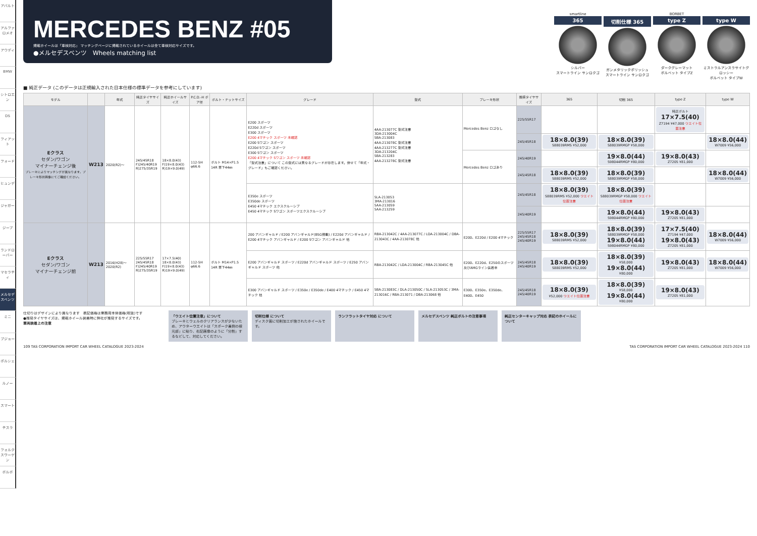アバルト
アルファロメオ
アウディ
BMW
シトロエン
DS
フィアット
フォード
ヒュンデ
ジャガー
ジープ
ランドローバー
マセラティ
メルセデスベンツ
ミニ
プジョー
ポルシェ
ルノー
スマート
テスラ
フォルクスワーゲン
ボルボ
MERCEDES BENZ #05
掲載ホイールは「車検対応」 マッチングページに掲載されているホイールは全て車検対応サイズです。
●メルセデスベンツ　Wheels matching list
smartline
365
シルバー
スマートライン サンロクゴ
切削仕様 365
ガンメタリックポリッシュ
スマートライン サンロクゴ
BORBET
type Z
ダークグレーマット
ボルベット タイプZ
type W
ミストラルアンスラサイトグロッシー
ボルベット タイプW
■ 純正データ (このデータは正規輸入された日本仕様の標準データを参考にしています)
| モデル | | 年式 | 純正タイヤサイズ | 純正ホイールサイズ | P.C.D.-H ボア径 | ボルト・ナットサイズ | グレード | 型式 | ブレーキ形状 | 推奨タイヤサイズ | 365 | 切削 365 | type Z | type W |
| --- | --- | --- | --- | --- | --- | --- | --- | --- | --- | --- | --- | --- | --- | --- |
| Eクラス セダン/ワゴン マイナーチェンジ後 ブレーキによりマッチングが異なります。ブレーキ形状画像にてご確認ください。 | W213 | 2020(R2)～ | 245/45R18 F)245/40R19 R)275/35R19 | 18×8.0(43) F)19×8.0(43) R)19×9.0(49) | 112-5H φ66.6 | ボルト M14×P1.5 14R 首下44㎜ | E200 スポーツ E220d スポーツ E300 スポーツ E200 4マチック スポーツ 未確認 E200 Sワゴン スポーツ E220d Sワゴン スポーツ E300 Sワゴン スポーツ E200 4マチック Sワゴン スポーツ 未確認 「型式注意」について この型式には異なるグレードが存在します。併せて「年式・グレード」もご確認ください。 | 4AA-213077C 型式注意 3DA-213004C 5BA-213083 4AA-213078C 型式注意 4AA-213277C 型式注意 3DA-213204C 5BA-213283 4AA-213278C 型式注意 | Mercedes Benz ロゴなし | 225/55R17 | | | 純正ボルト 17×7.5(40) Z7194 ¥47,000 ウエイト位置注意 | |
| | | | | | | | | | | 245/45R18 | 18×8.0(39) S88039RMS ¥52,000 | 18×8.0(39) S88039RMGP ¥58,000 | | 18×8.0(44) W7009 ¥56,000 |
| | | | | | | | | | Mercedes Benz ロゴあり | 245/40R19 | | 19×8.0(44) S98044RMGP ¥80,000 | 19×8.0(43) Z7205 ¥81,000 | |
| | | | | | | | | | | 245/45R18 | 18×8.0(39) S88039RMS ¥52,000 | 18×8.0(39) S88039RMGP ¥58,000 | | 18×8.0(44) W7009 ¥56,000 |
| | | | | | | | E350e スポーツ E350de スポーツ E450 4マチック エクスクルーシブ E450 4マチック Sワゴン スポーツエクスクルーシブ | 5LA-213053 3MA-213016 5AA-213059 5AA-213259 | | 245/45R18 | 18×8.0(39) S88039RMS ¥52,000 ウエイト位置注意 | 18×8.0(39) S88039RMGP ¥58,000 ウエイト位置注意 | | |
| | | | | | | | | | | 245/40R19 | | 19×8.0(44) S98044RMGP ¥80,000 | 19×8.0(43) Z7205 ¥81,000 | |
| Eクラス セダン/ワゴン マイナーチェンジ前 | W213 | 2016(H28)～2020(R2) | 225/55R17 245/45R18 F)245/40R19 R)275/35R19 | 17×7.5(40) 18×8.0(43) F)19×8.0(43) R)19×9.0(49) | 112-5H φ66.6 | ボルト M14×P1.5 14R 首下44㎜ | 200 アバンギャルド / E200 アバンギャルド(BSG搭載) / E220d アバンギャルド / E200 4マチック アバンギャルド / E200 Sワゴン アバンギャルド 他 | RBA-213042C / 4AA-213077C / LDA-213004C / DBA-213043C / 4AA-213078C 他 | E200、E220d / E200 4マチック | 225/55R17 245/45R18 245/40R19 | 18×8.0(39) S88039RMS ¥52,000 | 18×8.0(39) S88039RMGP ¥58,000 19×8.0(44) S98044RMGP ¥80,000 | 17×7.5(40) Z7194 ¥47,000 19×8.0(43) Z7205 ¥81,000 | 18×8.0(44) W7009 ¥56,000 |
| | | | | | | | E200 アバンギャルド スポーツ / E220d アバンギャルド スポーツ / E250 アバンギャルド スポーツ 他 | RBA-213042C / LDA-213004C / RBA-213045C 他 | E200、E220d、E250のスポーツ及びAMGライン装着車 | 245/45R18 245/40R19 | 18×8.0(39) S88039RMS ¥52,000 | 18×8.0(39) ¥58,000 19×8.0(44) ¥80,000 | 19×8.0(43) Z7205 ¥81,000 | 18×8.0(44) W7009 ¥56,000 |
| | | | | | | | E300 アバンギャルド スポーツ / E350e / E350de / E400 4マチック / E450 4マチック 他 | 5BA-213083C / DLA-213050C / 5LA-213053C / 3MA-213016C / RBA-213071 / DBA-213068 他 | E300、E350e、E350de、E400、E450 | 245/45R18 245/40R19 | 18×8.0(39) ¥52,000 ウエイト位置注意 | 18×8.0(39) ¥58,000 19×8.0(44) ¥80,000 | 19×8.0(43) Z7205 ¥81,000 | |
仕切りはデザインにより異なります　表記価格は業務用本体価格(税抜)です
●推奨タイヤサイズは、掲載ホイール装着時に弊社が推奨するサイズです。
車両装着上の注意
「ウエイト位置注意」について
ブレーキとウェルのクリアランスが少ないため、アウターウエイトは「スポーク裏側の根元部」に貼り、右記画像のように「分割」するなどして、対応してください。
切削仕様 について
ディスク面に切削加工が施されたホイールです。
ランフラットタイヤ対応 について メルセデスベンツ 純正ボルトの注意事項 純正センターキャップ対応 表記のホイールについて
109 TAS CORPORATION IMPORT CAR WHEEL CATALOGUE 2023-2024 TAS CORPORATION IMPORT CAR WHEEL CATALOGUE 2023-2024 110